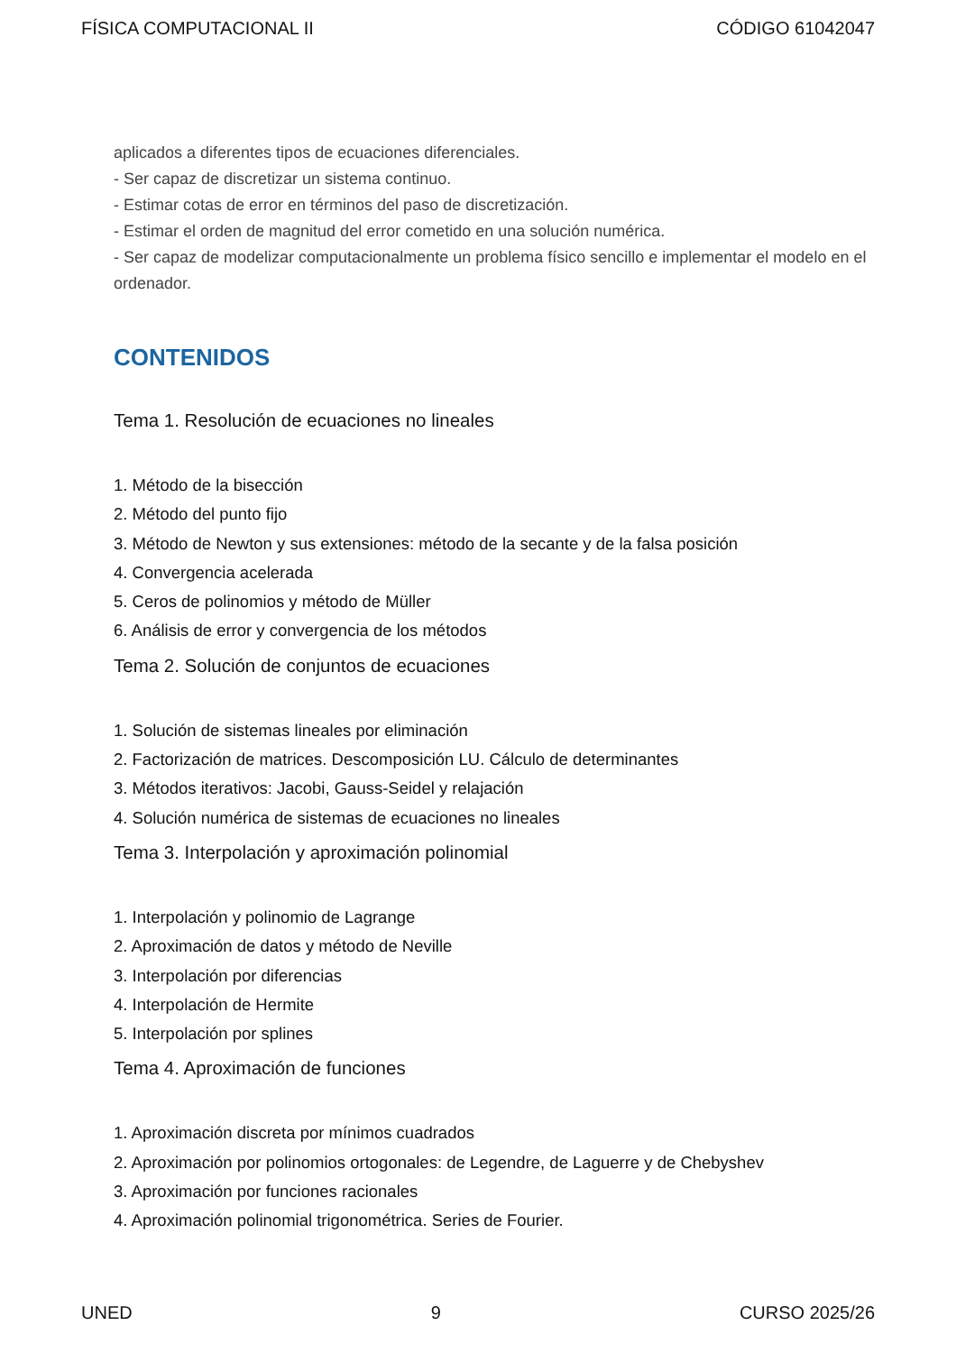FÍSICA COMPUTACIONAL II CÓDIGO 61042047
aplicados a diferentes tipos de ecuaciones diferenciales.
- Ser capaz de discretizar un sistema continuo.
- Estimar cotas de error en términos del paso de discretización.
- Estimar el orden de magnitud del error cometido en una solución numérica.
- Ser capaz de modelizar computacionalmente un problema físico sencillo e implementar el modelo en el ordenador.
CONTENIDOS
Tema 1. Resolución de ecuaciones no lineales
1. Método de la bisección
2. Método del punto fijo
3. Método de Newton y sus extensiones: método de la secante y de la falsa posición
4. Convergencia acelerada
5. Ceros de polinomios y método de Müller
6. Análisis de error y convergencia de los métodos
Tema 2. Solución de conjuntos de ecuaciones
1. Solución de sistemas lineales por eliminación
2. Factorización de matrices. Descomposición LU. Cálculo de determinantes
3. Métodos iterativos: Jacobi, Gauss-Seidel y relajación
4. Solución numérica de sistemas de ecuaciones no lineales
Tema 3. Interpolación y aproximación polinomial
1. Interpolación y polinomio de Lagrange
2. Aproximación de datos y método de Neville
3. Interpolación por diferencias
4. Interpolación de Hermite
5. Interpolación por splines
Tema 4. Aproximación de funciones
1. Aproximación discreta por mínimos cuadrados
2. Aproximación por polinomios ortogonales: de Legendre, de Laguerre y de Chebyshev
3. Aproximación por funciones racionales
4. Aproximación polinomial trigonométrica. Series de Fourier.
UNED 9 CURSO 2025/26